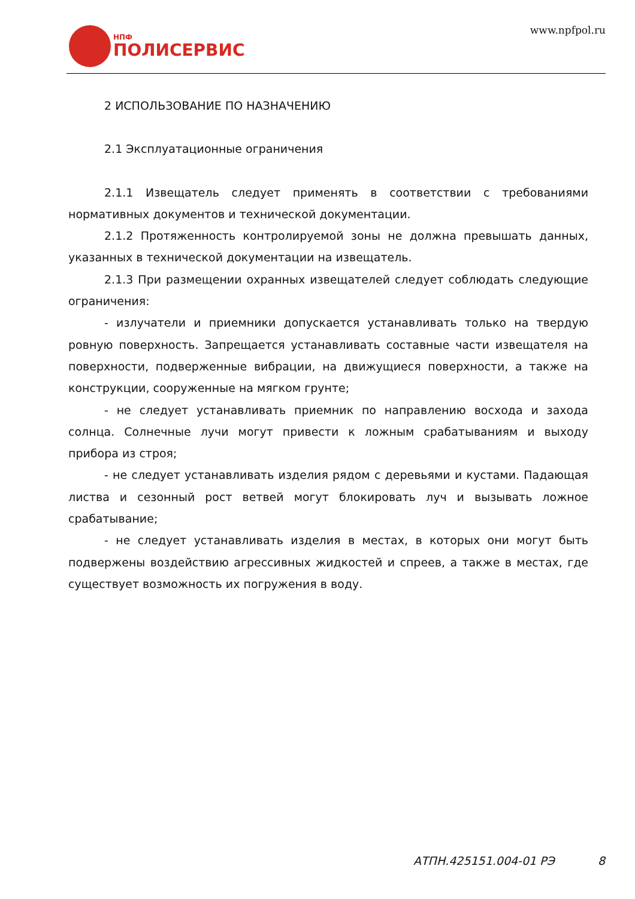НПФ
ПОЛИСЕРВИС
www.npfpol.ru
2 ИСПОЛЬЗОВАНИЕ ПО НАЗНАЧЕНИЮ
2.1 Эксплуатационные ограничения
2.1.1 Извещатель следует применять в соответствии с требованиями нормативных документов и технической документации.
2.1.2 Протяженность контролируемой зоны не должна превышать данных, указанных в технической документации на извещатель.
2.1.3 При размещении охранных извещателей следует соблюдать следующие ограничения:
- излучатели и приемники допускается устанавливать только на твердую ровную поверхность. Запрещается устанавливать составные части извещателя на поверхности, подверженные вибрации, на движущиеся поверхности, а также на конструкции, сооруженные на мягком грунте;
- не следует устанавливать приемник по направлению восхода и захода солнца. Солнечные лучи могут привести к ложным срабатываниям и выходу прибора из строя;
- не следует устанавливать изделия рядом с деревьями и кустами. Падающая листва и сезонный рост ветвей могут блокировать луч и вызывать ложное срабатывание;
- не следует устанавливать изделия в местах, в которых они могут быть подвержены воздействию агрессивных жидкостей и спреев, а также в местах, где существует возможность их погружения в воду.
АТПН.425151.004-01 РЭ 8